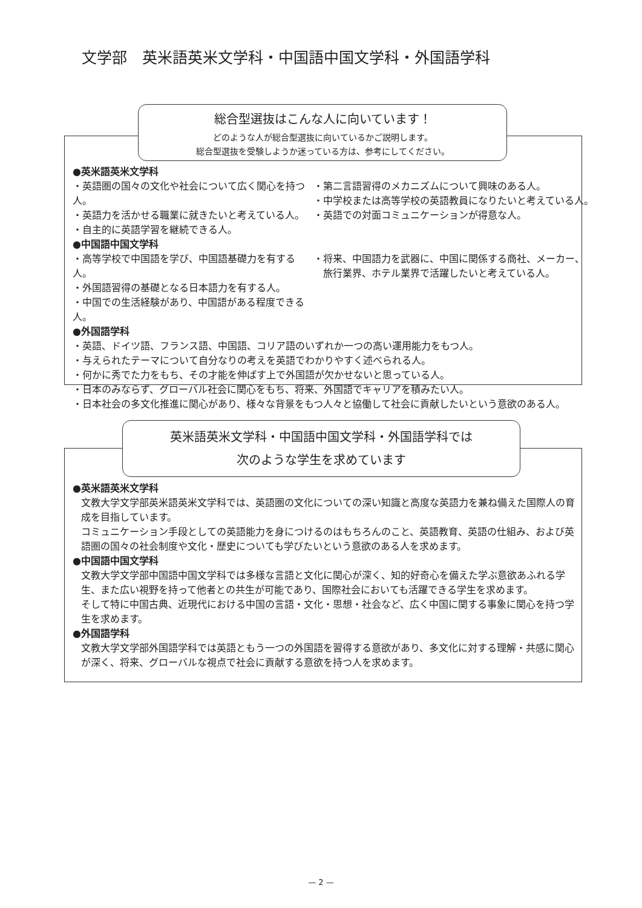文学部　英米語英米文学科・中国語中国文学科・外国語学科
総合型選抜はこんな人に向いています！
どのような人が総合型選抜に向いているかご説明します。
総合型選抜を受験しようか迷っている方は、参考にしてください。
●英米語英米文学科
・英語圏の国々の文化や社会について広く関心を持つ人。
・英語力を活かせる職業に就きたいと考えている人。
・自主的に英語学習を継続できる人。
・第二言語習得のメカニズムについて興味のある人。
・中学校または高等学校の英語教員になりたいと考えている人。
・英語での対面コミュニケーションが得意な人。
●中国語中国文学科
・高等学校で中国語を学び、中国語基礎力を有する人。
・外国語習得の基礎となる日本語力を有する人。
・中国での生活経験があり、中国語がある程度できる人。
・将来、中国語力を武器に、中国に関係する商社、メーカー、
　旅行業界、ホテル業界で活躍したいと考えている人。
●外国語学科
・英語、ドイツ語、フランス語、中国語、コリア語のいずれか一つの高い運用能力をもつ人。
・与えられたテーマについて自分なりの考えを英語でわかりやすく述べられる人。
・何かに秀でた力をもち、その才能を伸ばす上で外国語が欠かせないと思っている人。
・日本のみならず、グローバル社会に関心をもち、将来、外国語でキャリアを積みたい人。
・日本社会の多文化推進に関心があり、様々な背景をもつ人々と協働して社会に貢献したいという意欲のある人。
英米語英米文学科・中国語中国文学科・外国語学科では
次のような学生を求めています
●英米語英米文学科
文教大学文学部英米語英米文学科では、英語圏の文化についての深い知識と高度な英語力を兼ね備えた国際人の育成を目指しています。
コミュニケーション手段としての英語能力を身につけるのはもちろんのこと、英語教育、英語の仕組み、および英語圏の国々の社会制度や文化・歴史についても学びたいという意欲のある人を求めます。
●中国語中国文学科
文教大学文学部中国語中国文学科では多様な言語と文化に関心が深く、知的好奇心を備えた学ぶ意欲あふれる学生、また広い視野を持って他者との共生が可能であり、国際社会においても活躍できる学生を求めます。
そして特に中国古典、近現代における中国の言語・文化・思想・社会など、広く中国に関する事象に関心を持つ学生を求めます。
●外国語学科
文教大学文学部外国語学科では英語ともう一つの外国語を習得する意欲があり、多文化に対する理解・共感に関心が深く、将来、グローバルな視点で社会に貢献する意欲を持つ人を求めます。
— 2 —